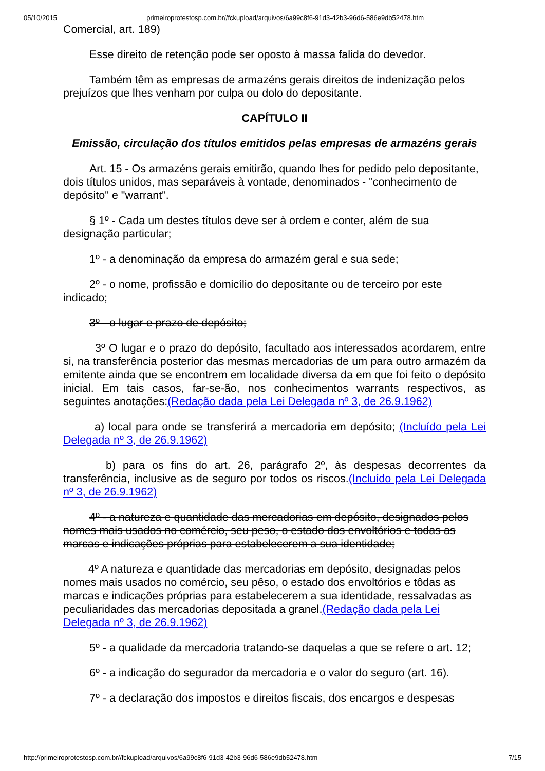05/10/2015 primeiroprotestosp.com.br//fckupload/arquivos/6a99c8f6-91d3-42b3-96d6-586e9db52478.htm
Comercial, art. 189)
Esse direito de retenção pode ser oposto à massa falida do devedor.
Também têm as empresas de armazéns gerais direitos de indenização pelos prejuízos que lhes venham por culpa ou dolo do depositante.
CAPÍTULO II
Emissão, circulação dos títulos emitidos pelas empresas de armazéns gerais
Art. 15 - Os armazéns gerais emitirão, quando lhes for pedido pelo depositante, dois títulos unidos, mas separáveis à vontade, denominados - "conhecimento de depósito" e "warrant".
§ 1º - Cada um destes títulos deve ser à ordem e conter, além de sua designação particular;
1º - a denominação da empresa do armazém geral e sua sede;
2º - o nome, profissão e domicílio do depositante ou de terceiro por este indicado;
3º - o lugar e prazo de depósito;
3º O lugar e o prazo do depósito, facultado aos interessados acordarem, entre si, na transferência posterior das mesmas mercadorias de um para outro armazém da emitente ainda que se encontrem em localidade diversa da em que foi feito o depósito inicial. Em tais casos, far-se-ão, nos conhecimentos warrants respectivos, as seguintes anotações:(Redação dada pela Lei Delegada nº 3, de 26.9.1962)
a) local para onde se transferirá a mercadoria em depósito; (Incluído pela Lei Delegada nº 3, de 26.9.1962)
b) para os fins do art. 26, parágrafo 2º, às despesas decorrentes da transferência, inclusive as de seguro por todos os riscos.(Incluído pela Lei Delegada nº 3, de 26.9.1962)
4º - a natureza e quantidade das mercadorias em depósito, designados pelos nomes mais usados no comércio, seu peso, o estado dos envoltórios e todas as marcas e indicações próprias para estabelecerem a sua identidade;
4º A natureza e quantidade das mercadorias em depósito, designadas pelos nomes mais usados no comércio, seu pêso, o estado dos envoltórios e tôdas as marcas e indicações próprias para estabelecerem a sua identidade, ressalvadas as peculiaridades das mercadorias depositada a granel.(Redação dada pela Lei Delegada nº 3, de 26.9.1962)
5º - a qualidade da mercadoria tratando-se daquelas a que se refere o art. 12;
6º - a indicação do segurador da mercadoria e o valor do seguro (art. 16).
7º - a declaração dos impostos e direitos fiscais, dos encargos e despesas
http://primeiroprotestosp.com.br//fckupload/arquivos/6a99c8f6-91d3-42b3-96d6-586e9db52478.htm 7/15